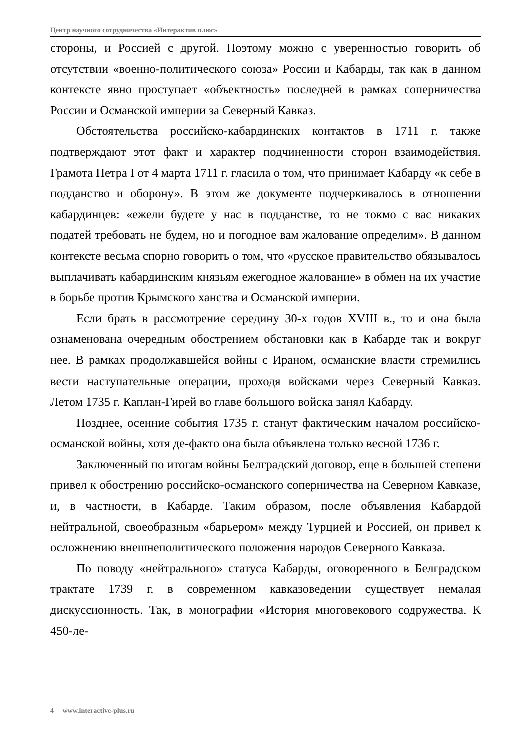Центр научного сотрудничества «Интерактив плюс»
стороны, и Россией с другой. Поэтому можно с уверенностью говорить об отсутствии «военно-политического союза» России и Кабарды, так как в данном контексте явно проступает «объектность» последней в рамках соперничества России и Османской империи за Северный Кавказ.
Обстоятельства российско-кабардинских контактов в 1711 г. также подтверждают этот факт и характер подчиненности сторон взаимодействия. Грамота Петра I от 4 марта 1711 г. гласила о том, что принимает Кабарду «к себе в подданство и оборону». В этом же документе подчеркивалось в отношении кабардинцев: «ежели будете у нас в подданстве, то не токмо с вас никаких податей требовать не будем, но и погодное вам жалование определим». В данном контексте весьма спорно говорить о том, что «русское правительство обязывалось выплачивать кабардинским князьям ежегодное жалование» в обмен на их участие в борьбе против Крымского ханства и Османской империи.
Если брать в рассмотрение середину 30-х годов XVIII в., то и она была ознаменована очередным обострением обстановки как в Кабарде так и вокруг нее. В рамках продолжавшейся войны с Ираном, османские власти стремились вести наступательные операции, проходя войсками через Северный Кавказ. Летом 1735 г. Каплан-Гирей во главе большого войска занял Кабарду.
Позднее, осенние события 1735 г. станут фактическим началом российско-османской войны, хотя де-факто она была объявлена только весной 1736 г.
Заключенный по итогам войны Белградский договор, еще в большей степени привел к обострению российско-османского соперничества на Северном Кавказе, и, в частности, в Кабарде. Таким образом, после объявления Кабардой нейтральной, своеобразным «барьером» между Турцией и Россией, он привел к осложнению внешнеполитического положения народов Северного Кавказа.
По поводу «нейтрального» статуса Кабарды, оговоренного в Белградском трактате 1739 г. в современном кавказоведении существует немалая дискуссионность. Так, в монографии «История многовекового содружества. К 450-ле-
4 www.interactive-plus.ru